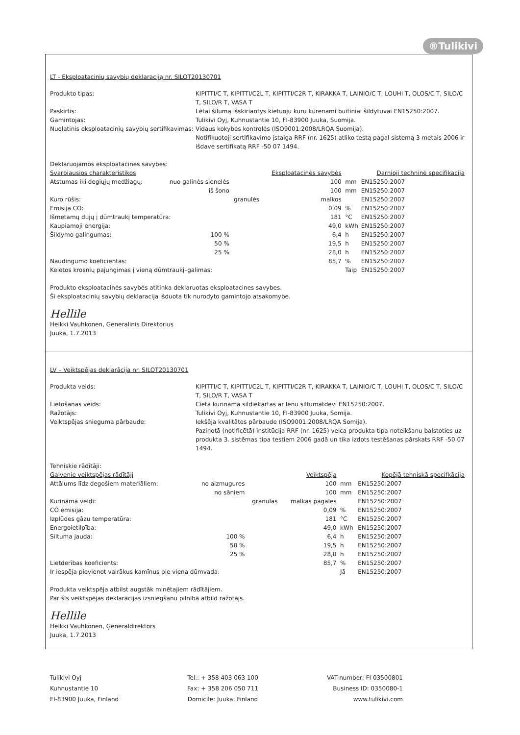®Tulikivi
LT - Eksploatacinių savybių deklaraciją nr. SILOT20130701
Produkto tipas:
KIPITTI/C T, KIPITTI/C2L T, KIPITTI/C2R T, KIRAKKA T, LAINIO/C T, LOUHI T, OLOS/C T, SILO/C T, SILO/R T, VASA T
Paskirtis:
Lėtai šilumą išskiriantys kietuoju kuru kūrenami buitiniai šildytuvai EN15250:2007.
Gamintojas:
Tulikivi Oyj, Kuhnustantie 10, FI-83900 Juuka, Suomija.
Nuolatinis eksploatacinių savybių sertifikavimas:
Vidaus kokybės kontrolės (ISO9001:2008/LRQA Suomija).
Notifikuotoji sertifikavimo įstaiga RRF (nr. 1625) atliko testą pagal sistemą 3 metais 2006 ir išdavė sertifikatą RRF -50 07 1494.
Deklaruojamos eksploatacinės savybės:
| Svarbiausios charakteristikos | | | Eksploatacinės savybės | | Darnioji techninė specifikacija |
| --- | --- | --- | --- | --- | --- |
| Atstumas iki degiųjų medžiagų: | nuo galinės sienelės | | 100 | mm | EN15250:2007 |
| | iš šono | | 100 | mm | EN15250:2007 |
| Kuro rūšis: | | granulės | malkos | | EN15250:2007 |
| Emisija CO: | | | 0,09 | % | EN15250:2007 |
| Išmetamų dujų į dūmtraukį temperatūra: | | | 181 | °C | EN15250:2007 |
| Kaupiamoji energija: | | | 49,0 | kWh | EN15250:2007 |
| Šildymo galingumas: | 100 % | | 6,4 | h | EN15250:2007 |
| | 50 % | | 19,5 | h | EN15250:2007 |
| | 25 % | | 28,0 | h | EN15250:2007 |
| Naudingumo koeficientas: | | | 85,7 | % | EN15250:2007 |
| Keletos krosnių pajungimas į vieną dūmtraukį–galimas: | | | | Taip | EN15250:2007 |
Produkto eksploatacinės savybės atitinka deklaruotas eksploatacines savybes.
Ši eksploatacinių savybių deklaracija išduota tik nurodyto gamintojo atsakomybe.
Hellile
Heikki Vauhkonen, Generalinis Direktorius
Juuka, 1.7.2013
LV – Veiktspējas deklarācija nr. SILOT20130701
Produkta veids:
KIPITTI/C T, KIPITTI/C2L T, KIPITTI/C2R T, KIRAKKA T, LAINIO/C T, LOUHI T, OLOS/C T, SILO/C T, SILO/R T, VASA T
Lietošanas veids:
Cietā kurināmā sildiekārtas ar lēnu siltumatdevi EN15250:2007.
Ražotājs:
Tulikivi Oyj, Kuhnustantie 10, FI-83900 Juuka, Somija.
Veiktspējas snieguma pārbaude:
Iekšēja kvalitātes pārbaude (ISO9001:2008/LRQA Somija).
Paziņotā (notificētā) institūcija RRF (nr. 1625) veica produkta tipa noteikšanu balstoties uz produkta 3. sistēmas tipa testiem 2006 gadā un tika izdots testēšanas pārskats RRF -50 07 1494.
Tehniskie rādītāji:
| Galvenie veiktspējas rādītāji | | | Veiktspēja | | Kopējā tehniskā specifkācija |
| --- | --- | --- | --- | --- | --- |
| Attālums līdz degošiem materiāliem: | no aizmugures | | 100 | mm | EN15250:2007 |
| | no sāniem | | 100 | mm | EN15250:2007 |
| Kurināmā veidi: | | granulas | malkas pagales | | EN15250:2007 |
| CO emisija: | | | 0,09 | % | EN15250:2007 |
| Izplūdes gāzu temperatūra: | | | 181 | °C | EN15250:2007 |
| Energoietilpība: | | | 49,0 | kWh | EN15250:2007 |
| Siltuma jauda: | 100 % | | 6,4 | h | EN15250:2007 |
| | 50 % | | 19,5 | h | EN15250:2007 |
| | 25 % | | 28,0 | h | EN15250:2007 |
| Lietderības koeficients: | | | 85,7 | % | EN15250:2007 |
| Ir iespēja pievienot vairākus kamīnus pie viena dūmvada: | | | | Jā | EN15250:2007 |
Produkta veiktspēja atbilst augstāk minētajiem rādītājiem.
Par šīs veiktspējas deklarācijas izsniegšanu pilnībā atbild ražotājs.
Hellile
Heikki Vauhkonen, Ģenerāldirektors
Juuka, 1.7.2013
Tulikivi Oyj
Kuhnustantie 10
FI-83900 Juuka, Finland
Tel.: + 358 403 063 100
Fax: + 358 206 050 711
Domicile: Juuka, Finland
VAT-number: FI 03500801
Business ID: 0350080-1
www.tulikivi.com